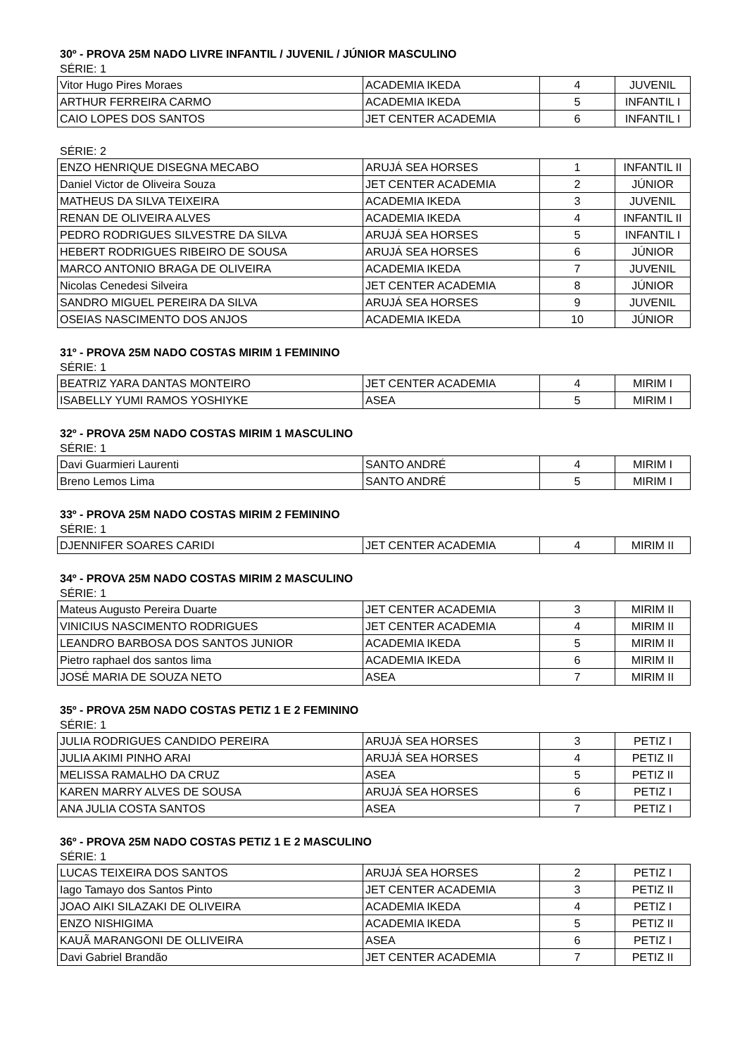30º - PROVA 25M NADO LIVRE INFANTIL / JUVENIL / JÚNIOR MASCULINO
SÉRIE: 1
| Vitor Hugo Pires Moraes | ACADEMIA IKEDA | 4 | JUVENIL |
| ARTHUR FERREIRA CARMO | ACADEMIA IKEDA | 5 | INFANTIL I |
| CAIO LOPES DOS SANTOS | JET CENTER ACADEMIA | 6 | INFANTIL I |
SÉRIE: 2
| ENZO HENRIQUE DISEGNA MECABO | ARUJÁ SEA HORSES | 1 | INFANTIL II |
| Daniel Victor de Oliveira Souza | JET CENTER ACADEMIA | 2 | JÚNIOR |
| MATHEUS DA SILVA TEIXEIRA | ACADEMIA IKEDA | 3 | JUVENIL |
| RENAN DE OLIVEIRA ALVES | ACADEMIA IKEDA | 4 | INFANTIL II |
| PEDRO RODRIGUES SILVESTRE DA SILVA | ARUJÁ SEA HORSES | 5 | INFANTIL I |
| HEBERT RODRIGUES RIBEIRO DE SOUSA | ARUJÁ SEA HORSES | 6 | JÚNIOR |
| MARCO ANTONIO BRAGA DE OLIVEIRA | ACADEMIA IKEDA | 7 | JUVENIL |
| Nicolas Cenedesi Silveira | JET CENTER ACADEMIA | 8 | JÚNIOR |
| SANDRO MIGUEL PEREIRA DA SILVA | ARUJÁ SEA HORSES | 9 | JUVENIL |
| OSEIAS NASCIMENTO DOS ANJOS | ACADEMIA IKEDA | 10 | JÚNIOR |
31º - PROVA 25M NADO COSTAS MIRIM 1 FEMININO
SÉRIE: 1
| BEATRIZ YARA DANTAS MONTEIRO | JET CENTER ACADEMIA | 4 | MIRIM I |
| ISABELLY YUMI RAMOS YOSHIYKE | ASEA | 5 | MIRIM I |
32º - PROVA 25M NADO COSTAS MIRIM 1 MASCULINO
SÉRIE: 1
| Davi Guarmieri Laurenti | SANTO ANDRÉ | 4 | MIRIM I |
| Breno Lemos Lima | SANTO ANDRÉ | 5 | MIRIM I |
33º - PROVA 25M NADO COSTAS MIRIM 2 FEMININO
SÉRIE: 1
| DJENNIFER SOARES CARIDI | JET CENTER ACADEMIA | 4 | MIRIM II |
34º - PROVA 25M NADO COSTAS MIRIM 2 MASCULINO
SÉRIE: 1
| Mateus Augusto Pereira Duarte | JET CENTER ACADEMIA | 3 | MIRIM II |
| VINICIUS NASCIMENTO RODRIGUES | JET CENTER ACADEMIA | 4 | MIRIM II |
| LEANDRO BARBOSA DOS SANTOS JUNIOR | ACADEMIA IKEDA | 5 | MIRIM II |
| Pietro raphael dos santos lima | ACADEMIA IKEDA | 6 | MIRIM II |
| JOSÉ MARIA DE SOUZA NETO | ASEA | 7 | MIRIM II |
35º - PROVA 25M NADO COSTAS PETIZ 1 E 2 FEMININO
SÉRIE: 1
| JULIA RODRIGUES CANDIDO PEREIRA | ARUJÁ SEA HORSES | 3 | PETIZ I |
| JULIA AKIMI PINHO ARAI | ARUJÁ SEA HORSES | 4 | PETIZ II |
| MELISSA RAMALHO DA CRUZ | ASEA | 5 | PETIZ II |
| KAREN MARRY ALVES DE SOUSA | ARUJÁ SEA HORSES | 6 | PETIZ I |
| ANA JULIA COSTA SANTOS | ASEA | 7 | PETIZ I |
36º - PROVA 25M NADO COSTAS PETIZ 1 E 2 MASCULINO
SÉRIE: 1
| LUCAS TEIXEIRA DOS SANTOS | ARUJÁ SEA HORSES | 2 | PETIZ I |
| Iago Tamayo dos Santos Pinto | JET CENTER ACADEMIA | 3 | PETIZ II |
| JOAO AIKI SILAZAKI DE OLIVEIRA | ACADEMIA IKEDA | 4 | PETIZ I |
| ENZO NISHIGIMA | ACADEMIA IKEDA | 5 | PETIZ II |
| KAUÃ MARANGONI DE OLLIVEIRA | ASEA | 6 | PETIZ I |
| Davi Gabriel Brandão | JET CENTER ACADEMIA | 7 | PETIZ II |